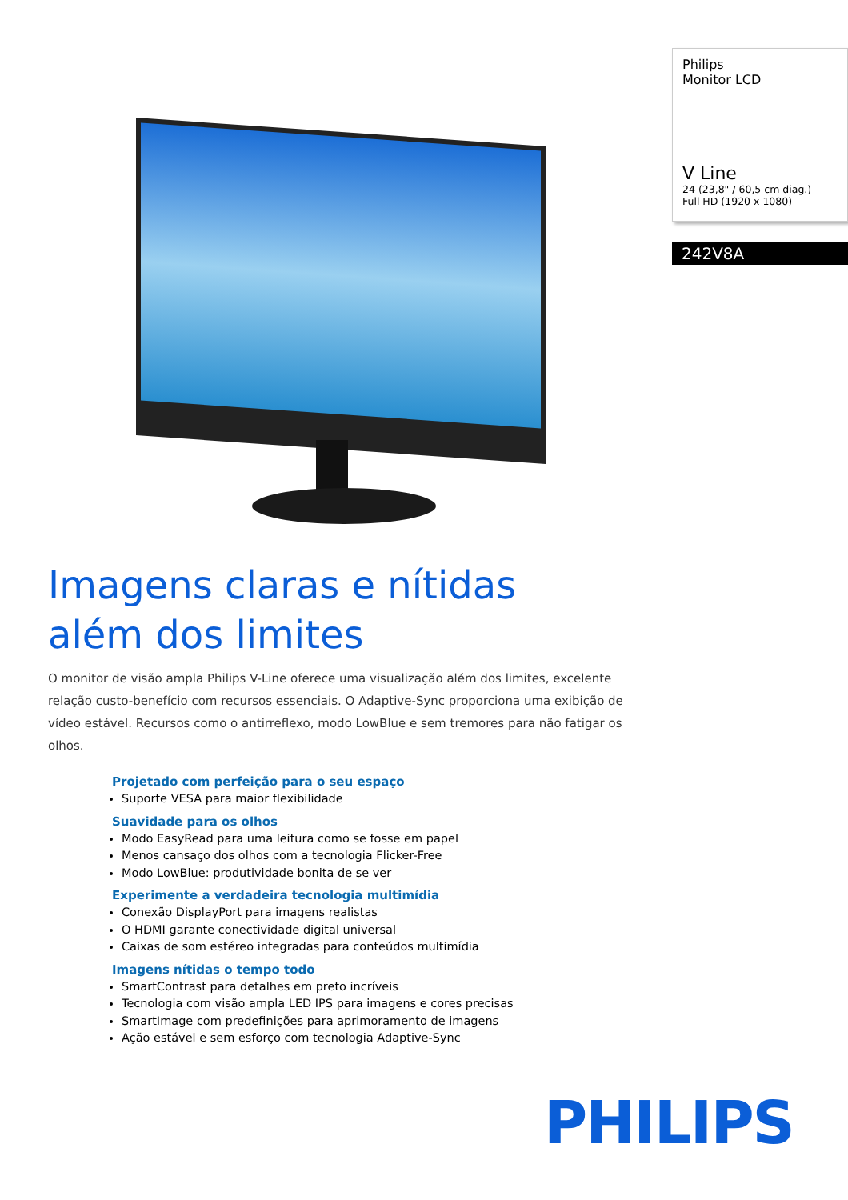Imagens claras e nítidas
além dos limites
O monitor de visão ampla Philips V-Line oferece uma visualização além dos limites, excelente relação custo-benefício com recursos essenciais. O Adaptive-Sync proporciona uma exibição de vídeo estável. Recursos como o antirreflexo, modo LowBlue e sem tremores para não fatigar os olhos.
Projetado com perfeição para o seu espaço
Suporte VESA para maior flexibilidade
Suavidade para os olhos
Modo EasyRead para uma leitura como se fosse em papel
Menos cansaço dos olhos com a tecnologia Flicker-Free
Modo LowBlue: produtividade bonita de se ver
Experimente a verdadeira tecnologia multimídia
Conexão DisplayPort para imagens realistas
O HDMI garante conectividade digital universal
Caixas de som estéreo integradas para conteúdos multimídia
Imagens nítidas o tempo todo
SmartContrast para detalhes em preto incríveis
Tecnologia com visão ampla LED IPS para imagens e cores precisas
SmartImage com predefinições para aprimoramento de imagens
Ação estável e sem esforço com tecnologia Adaptive-Sync
Philips
Monitor LCD
V Line
24 (23,8" / 60,5 cm diag.)
Full HD (1920 x 1080)
242V8A
PHILIPS